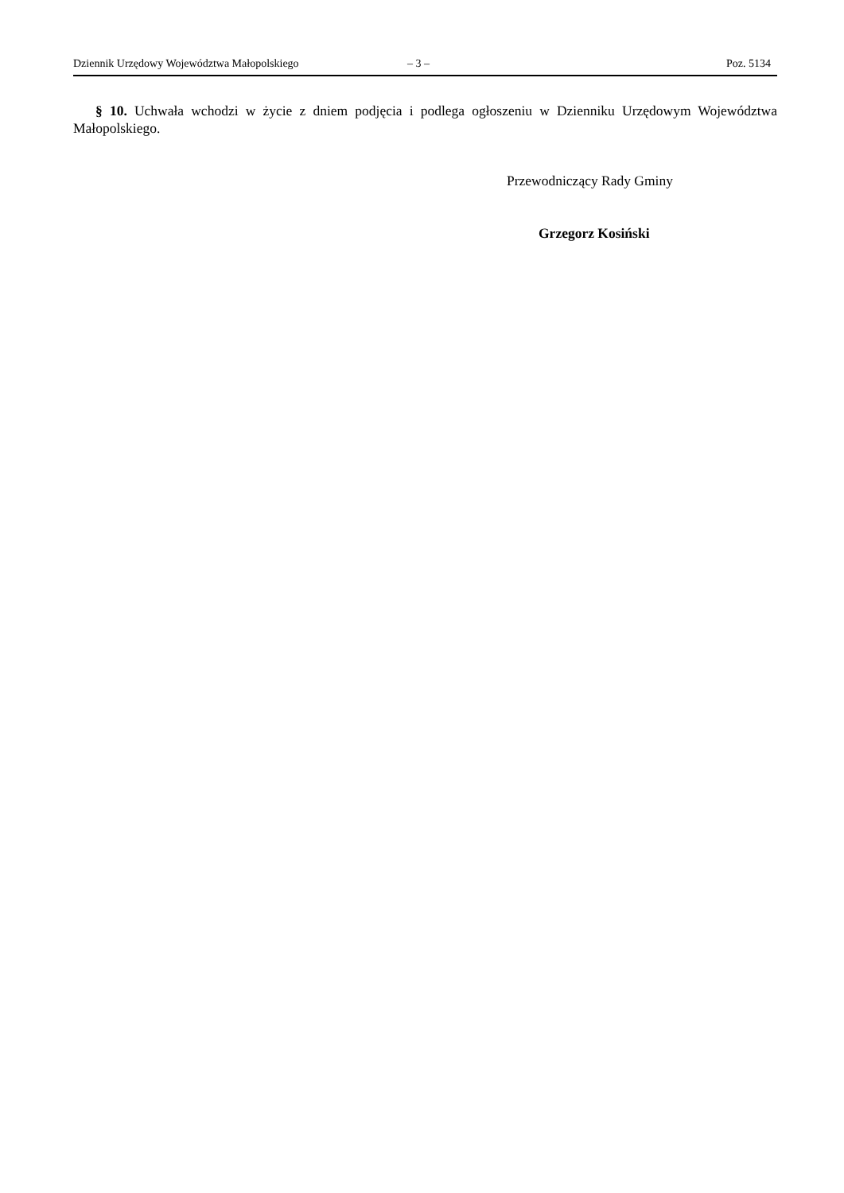Dziennik Urzędowy Województwa Małopolskiego – 3 – Poz. 5134
§ 10. Uchwała wchodzi w życie z dniem podjęcia i podlega ogłoszeniu w Dzienniku Urzędowym Województwa Małopolskiego.
Przewodniczący Rady Gminy
Grzegorz Kosiński